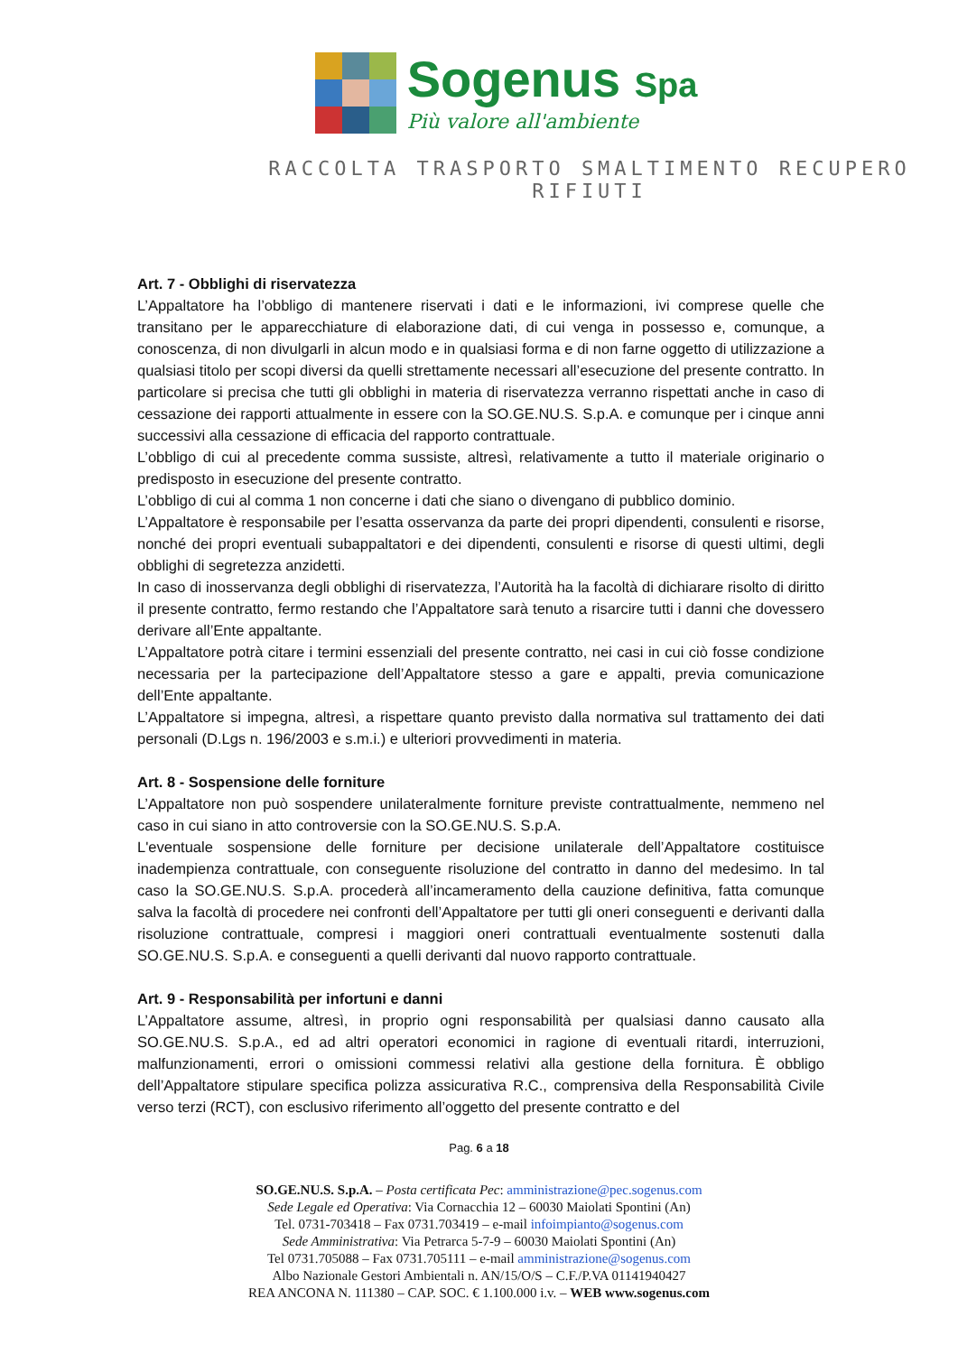Sogenus Spa
Più valore all'ambiente
RACCOLTA TRASPORTO SMALTIMENTO RECUPERO RIFIUTI
Art. 7 - Obblighi di riservatezza
L’Appaltatore ha l’obbligo di mantenere riservati i dati e le informazioni, ivi comprese quelle che transitano per le apparecchiature di elaborazione dati, di cui venga in possesso e, comunque, a conoscenza, di non divulgarli in alcun modo e in qualsiasi forma e di non farne oggetto di utilizzazione a qualsiasi titolo per scopi diversi da quelli strettamente necessari all’esecuzione del presente contratto. In particolare si precisa che tutti gli obblighi in materia di riservatezza verranno rispettati anche in caso di cessazione dei rapporti attualmente in essere con la SO.GE.NU.S. S.p.A. e comunque per i cinque anni successivi alla cessazione di efficacia del rapporto contrattuale.
L’obbligo di cui al precedente comma sussiste, altresì, relativamente a tutto il materiale originario o predisposto in esecuzione del presente contratto.
L’obbligo di cui al comma 1 non concerne i dati che siano o divengano di pubblico dominio.
L’Appaltatore è responsabile per l’esatta osservanza da parte dei propri dipendenti, consulenti e risorse, nonché dei propri eventuali subappaltatori e dei dipendenti, consulenti e risorse di questi ultimi, degli obblighi di segretezza anzidetti.
In caso di inosservanza degli obblighi di riservatezza, l’Autorità ha la facoltà di dichiarare risolto di diritto il presente contratto, fermo restando che l’Appaltatore sarà tenuto a risarcire tutti i danni che dovessero derivare all’Ente appaltante.
L’Appaltatore potrà citare i termini essenziali del presente contratto, nei casi in cui ciò fosse condizione necessaria per la partecipazione dell’Appaltatore stesso a gare e appalti, previa comunicazione dell’Ente appaltante.
L’Appaltatore si impegna, altresì, a rispettare quanto previsto dalla normativa sul trattamento dei dati personali (D.Lgs n. 196/2003 e s.m.i.) e ulteriori provvedimenti in materia.
Art. 8 - Sospensione delle forniture
L’Appaltatore non può sospendere unilateralmente forniture previste contrattualmente, nemmeno nel caso in cui siano in atto controversie con la SO.GE.NU.S. S.p.A.
L'eventuale sospensione delle forniture per decisione unilaterale dell’Appaltatore costituisce inadempienza contrattuale, con conseguente risoluzione del contratto in danno del medesimo. In tal caso la SO.GE.NU.S. S.p.A. procederà all’incameramento della cauzione definitiva, fatta comunque salva la facoltà di procedere nei confronti dell’Appaltatore per tutti gli oneri conseguenti e derivanti dalla risoluzione contrattuale, compresi i maggiori oneri contrattuali eventualmente sostenuti dalla SO.GE.NU.S. S.p.A. e conseguenti a quelli derivanti dal nuovo rapporto contrattuale.
Art. 9 - Responsabilità per infortuni e danni
L’Appaltatore assume, altresì, in proprio ogni responsabilità per qualsiasi danno causato alla SO.GE.NU.S. S.p.A., ed ad altri operatori economici in ragione di eventuali ritardi, interruzioni, malfunzionamenti, errori o omissioni commessi relativi alla gestione della fornitura. È obbligo dell’Appaltatore stipulare specifica polizza assicurativa R.C., comprensiva della Responsabilità Civile verso terzi (RCT), con esclusivo riferimento all’oggetto del presente contratto e del
Pag. 6 a 18
SO.GE.NU.S. S.p.A. – Posta certificata Pec: amministrazione@pec.sogenus.com
Sede Legale ed Operativa: Via Cornacchia 12 – 60030 Maiolati Spontini (An)
Tel. 0731-703418 – Fax 0731.703419 – e-mail infoimpianto@sogenus.com
Sede Amministrativa: Via Petrarca 5-7-9 – 60030 Maiolati Spontini (An)
Tel 0731.705088 – Fax 0731.705111 – e-mail amministrazione@sogenus.com
Albo Nazionale Gestori Ambientali n. AN/15/O/S – C.F./P.VA 01141940427
REA ANCONA N. 111380 – CAP. SOC. € 1.100.000 i.v. – WEB www.sogenus.com